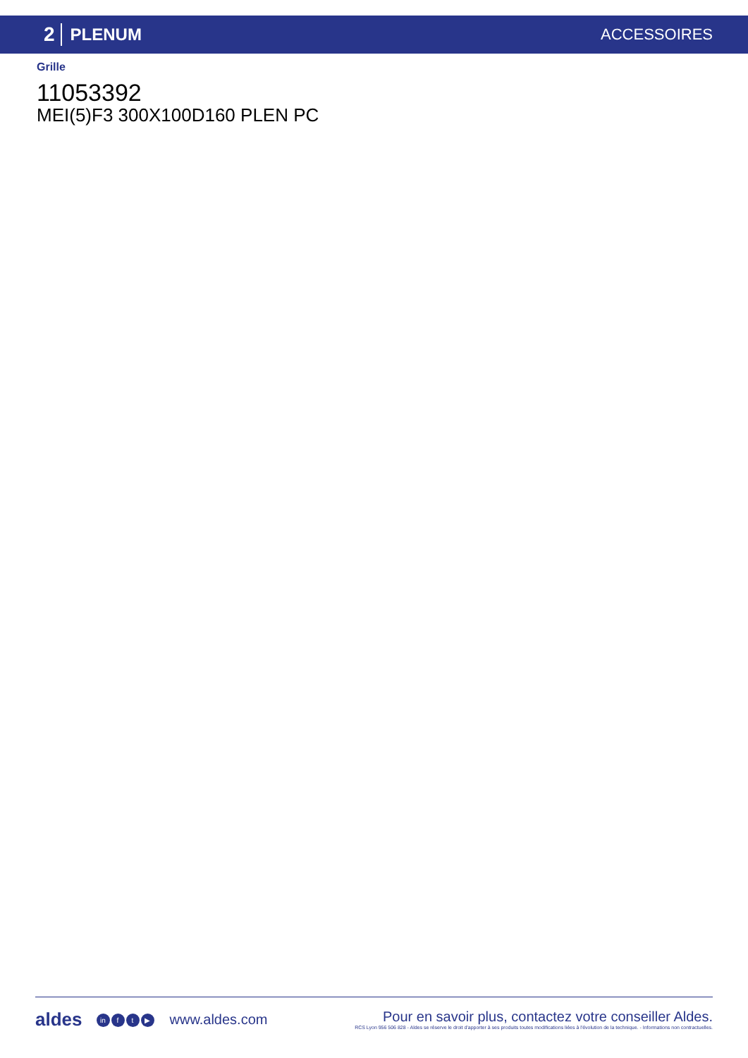2 PLENUM ACCESSOIRES
Grille
11053392
MEI(5)F3 300X100D160 PLEN PC
aldes in f t ▶ www.aldes.com Pour en savoir plus, contactez votre conseiller Aldes.
RCS Lyon 956 506 828 - Aldes se réserve le droit d'apporter à ses produits toutes modifications liées à l'évolution de la technique. - Informations non contractuelles.